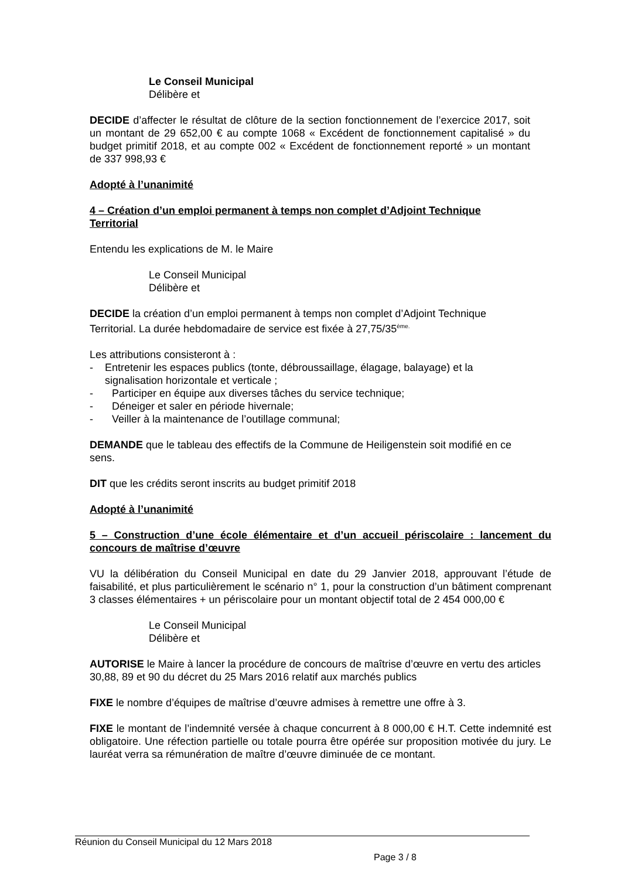Le Conseil Municipal
Délibère et
DECIDE d’affecter le résultat de clôture de la section fonctionnement de l’exercice 2017, soit un montant de 29 652,00 € au compte 1068 « Excédent de fonctionnement capitalisé » du budget primitif 2018, et au compte 002 « Excédent de fonctionnement reporté » un montant de 337 998,93 €
Adopté à l’unanimité
4 – Création d’un emploi permanent à temps non complet d’Adjoint Technique Territorial
Entendu les explications de M. le Maire
Le Conseil Municipal
Délibère et
DECIDE la création d’un emploi permanent à temps non complet d’Adjoint Technique Territorial. La durée hebdomadaire de service est fixée à 27,75/35<sup>ème.</sup>
Les attributions consisteront à :
- Entretenir les espaces publics (tonte, débroussaillage, élagage, balayage) et la signalisation horizontale et verticale ;
- Participer en équipe aux diverses tâches du service technique;
- Déneiger et saler en période hivernale;
- Veiller à la maintenance de l’outillage communal;
DEMANDE que le tableau des effectifs de la Commune de Heiligenstein soit modifié en ce sens.
DIT que les crédits seront inscrits au budget primitif 2018
Adopté à l’unanimité
5 – Construction d’une école élémentaire et d’un accueil périscolaire : lancement du concours de maîtrise d’œuvre
VU la délibération du Conseil Municipal en date du 29 Janvier 2018, approuvant l’étude de faisabilité, et plus particulièrement le scénario n° 1, pour la construction d’un bâtiment comprenant 3 classes élémentaires + un périscolaire pour un montant objectif total de 2 454 000,00 €
Le Conseil Municipal
Délibère et
AUTORISE le Maire à lancer la procédure de concours de maîtrise d’œuvre en vertu des articles 30,88, 89 et 90 du décret du 25 Mars 2016 relatif aux marchés publics
FIXE le nombre d’équipes de maîtrise d’œuvre admises à remettre une offre à 3.
FIXE le montant de l’indemnité versée à chaque concurrent à 8 000,00 € H.T. Cette indemnité est obligatoire. Une réfection partielle ou totale pourra être opérée sur proposition motivée du jury. Le lauréat verra sa rémunération de maître d’œuvre diminuée de ce montant.
Réunion du Conseil Municipal du 12 Mars 2018
Page 3 / 8